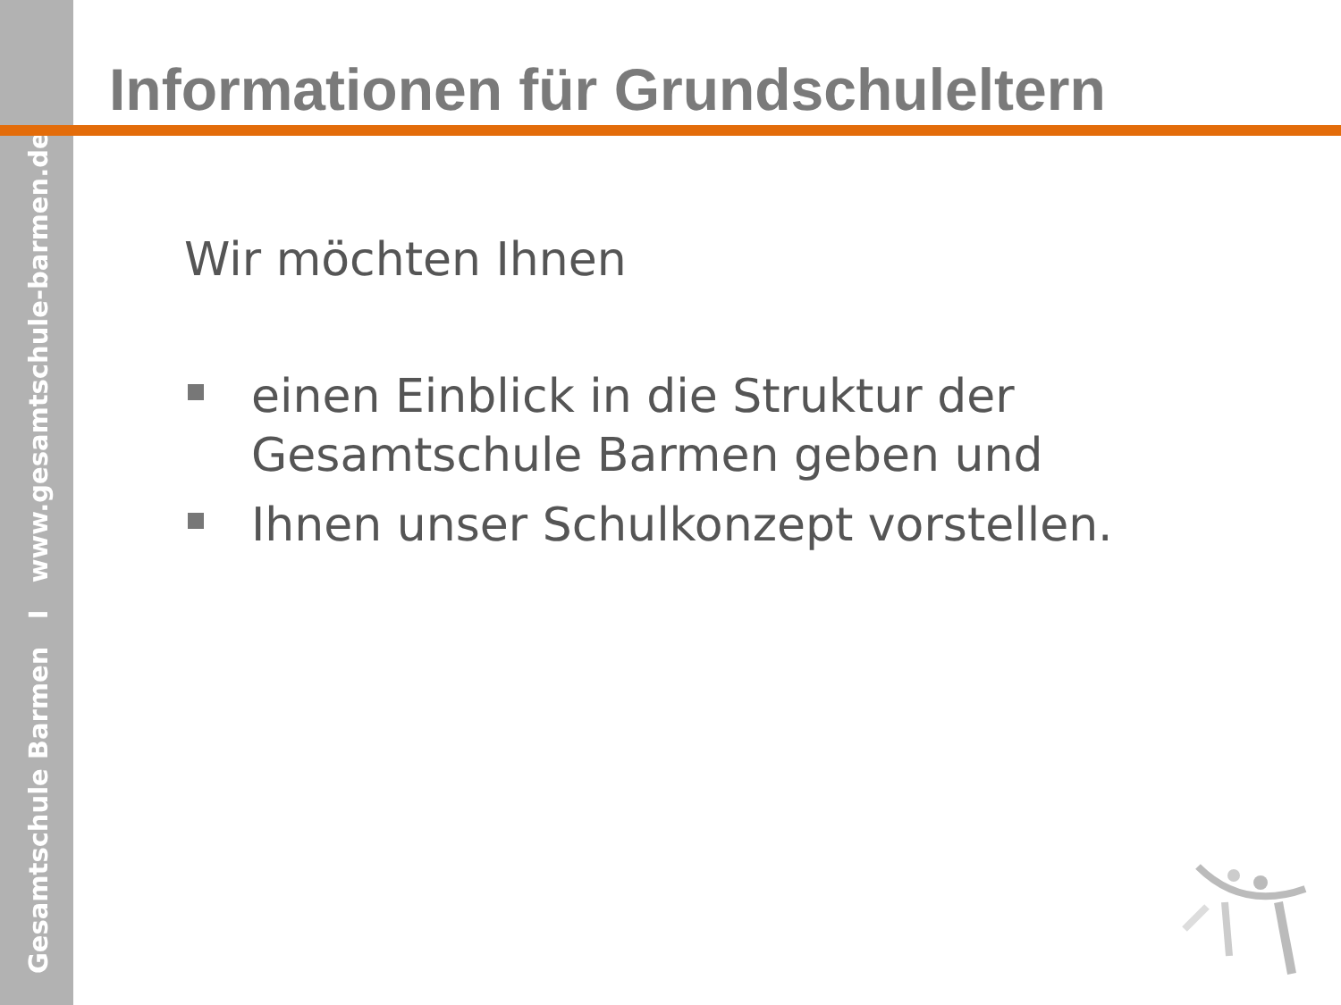Gesamtschule Barmen I www.gesamtschule-barmen.de
Informationen für Grundschuleltern
Wir möchten Ihnen
einen Einblick in die Struktur der Gesamtschule Barmen geben und
Ihnen unser Schulkonzept vorstellen.